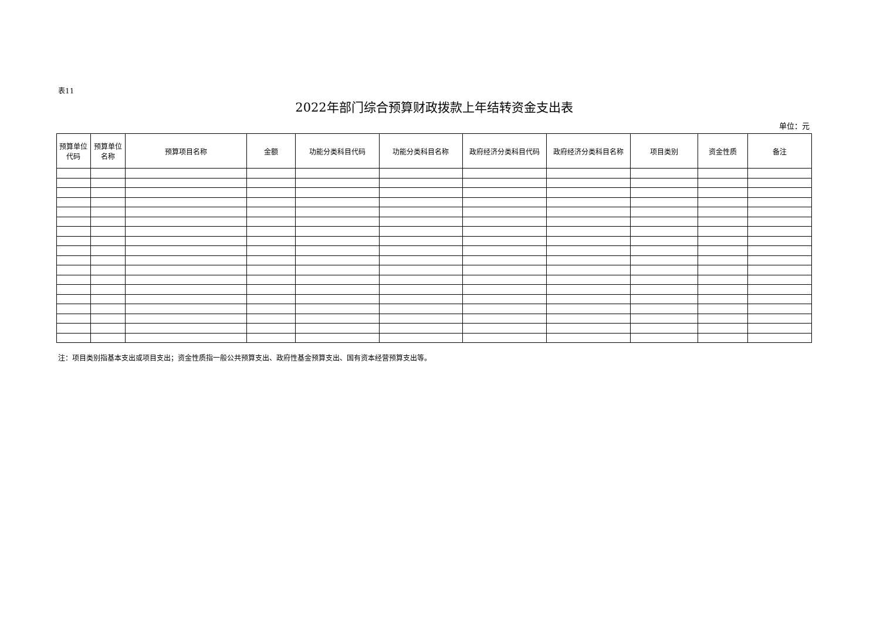表11
2022年部门综合预算财政拨款上年结转资金支出表
单位：元
| 预算单位 代码 | 预算单位 名称 | 预算项目名称 | 金额 | 功能分类科目代码 | 功能分类科目名称 | 政府经济分类科目代码 | 政府经济分类科目名称 | 项目类别 | 资金性质 | 备注 |
| --- | --- | --- | --- | --- | --- | --- | --- | --- | --- | --- |
注：项目类别指基本支出或项目支出；资金性质指一般公共预算支出、政府性基金预算支出、国有资本经营预算支出等。